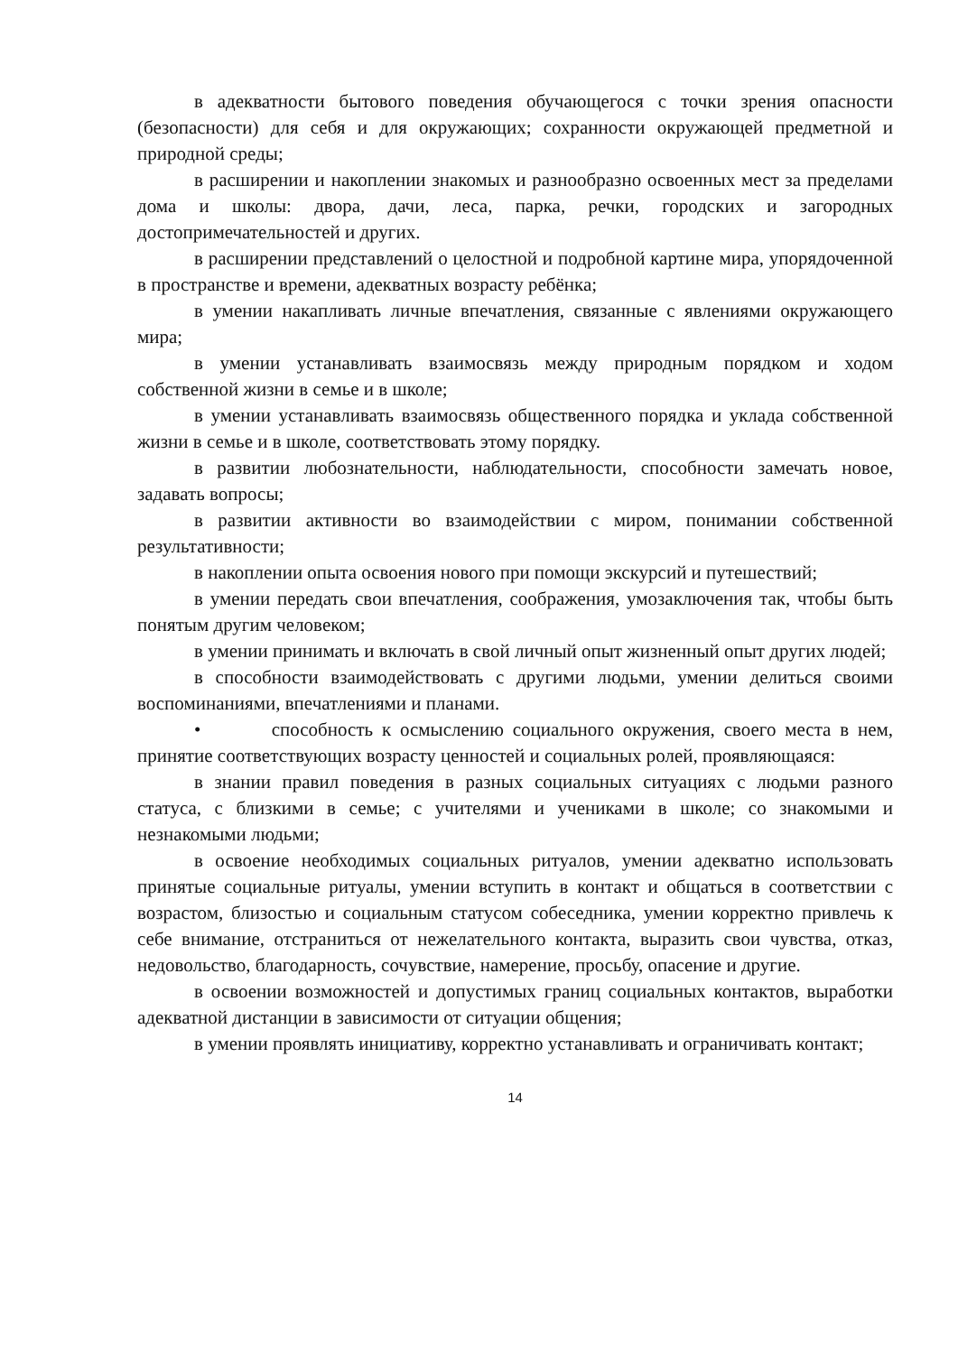в адекватности бытового поведения обучающегося с точки зрения опасности (безопасности) для себя и для окружающих; сохранности окружающей предметной и природной среды;
в расширении и накоплении знакомых и разнообразно освоенных мест за пределами дома и школы: двора, дачи, леса, парка, речки, городских и загородных достопримечательностей и других.
в расширении представлений о целостной и подробной картине мира, упорядоченной в пространстве и времени, адекватных возрасту ребёнка;
в умении накапливать личные впечатления, связанные с явлениями окружающего мира;
в умении устанавливать взаимосвязь между природным порядком и ходом собственной жизни в семье и в школе;
в умении устанавливать взаимосвязь общественного порядка и уклада собственной жизни в семье и в школе, соответствовать этому порядку.
в развитии любознательности, наблюдательности, способности замечать новое, задавать вопросы;
в развитии активности во взаимодействии с миром, понимании собственной результативности;
в накоплении опыта освоения нового при помощи экскурсий и путешествий;
в умении передать свои впечатления, соображения, умозаключения так, чтобы быть понятым другим человеком;
в умении принимать и включать в свой личный опыт жизненный опыт других людей;
в способности взаимодействовать с другими людьми, умении делиться своими воспоминаниями, впечатлениями и планами.
• способность к осмыслению социального окружения, своего места в нем, принятие соответствующих возрасту ценностей и социальных ролей, проявляющаяся:
в знании правил поведения в разных социальных ситуациях с людьми разного статуса, с близкими в семье; с учителями и учениками в школе; со знакомыми и незнакомыми людьми;
в освоение необходимых социальных ритуалов, умении адекватно использовать принятые социальные ритуалы, умении вступить в контакт и общаться в соответствии с возрастом, близостью и социальным статусом собеседника, умении корректно привлечь к себе внимание, отстраниться от нежелательного контакта, выразить свои чувства, отказ, недовольство, благодарность, сочувствие, намерение, просьбу, опасение и другие.
в освоении возможностей и допустимых границ социальных контактов, выработки адекватной дистанции в зависимости от ситуации общения;
в умении проявлять инициативу, корректно устанавливать и ограничивать контакт;
14